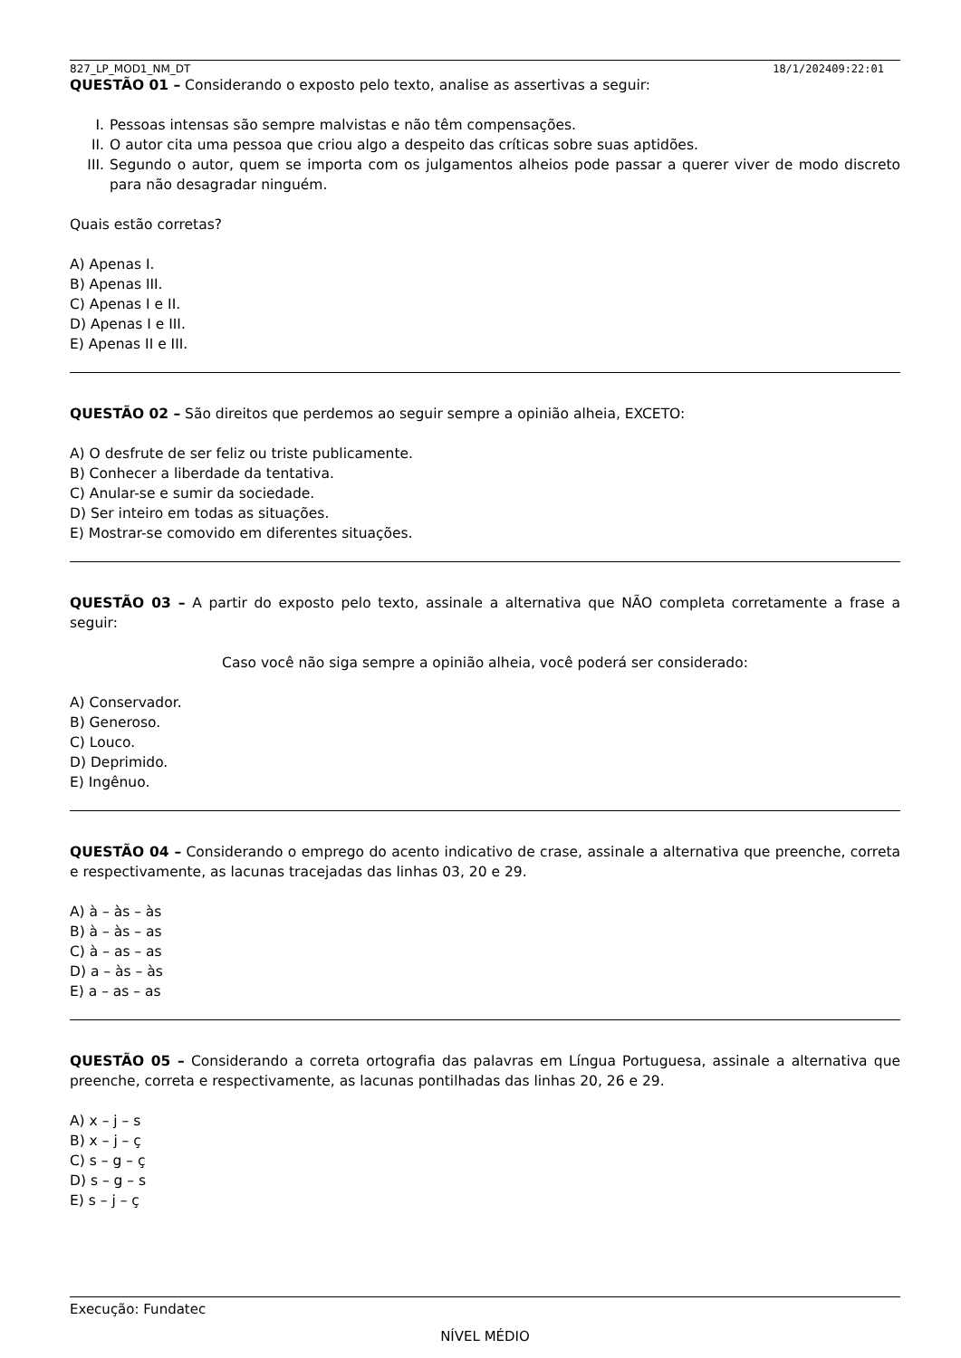827_LP_MOD1_NM_DT 18/1/202409:22:01
QUESTÃO 01 – Considerando o exposto pelo texto, analise as assertivas a seguir:
I. Pessoas intensas são sempre malvistas e não têm compensações.
II. O autor cita uma pessoa que criou algo a despeito das críticas sobre suas aptidões.
III. Segundo o autor, quem se importa com os julgamentos alheios pode passar a querer viver de modo discreto para não desagradar ninguém.
Quais estão corretas?
A) Apenas I.
B) Apenas III.
C) Apenas I e II.
D) Apenas I e III.
E) Apenas II e III.
QUESTÃO 02 – São direitos que perdemos ao seguir sempre a opinião alheia, EXCETO:
A) O desfrute de ser feliz ou triste publicamente.
B) Conhecer a liberdade da tentativa.
C) Anular-se e sumir da sociedade.
D) Ser inteiro em todas as situações.
E) Mostrar-se comovido em diferentes situações.
QUESTÃO 03 – A partir do exposto pelo texto, assinale a alternativa que NÃO completa corretamente a frase a seguir:
Caso você não siga sempre a opinião alheia, você poderá ser considerado:
A) Conservador.
B) Generoso.
C) Louco.
D) Deprimido.
E) Ingênuo.
QUESTÃO 04 – Considerando o emprego do acento indicativo de crase, assinale a alternativa que preenche, correta e respectivamente, as lacunas tracejadas das linhas 03, 20 e 29.
A) à – às – às
B) à – às – as
C) à – as – as
D) a – às – às
E) a – as – as
QUESTÃO 05 – Considerando a correta ortografia das palavras em Língua Portuguesa, assinale a alternativa que preenche, correta e respectivamente, as lacunas pontilhadas das linhas 20, 26 e 29.
A) x – j – s
B) x – j – ç
C) s – g – ç
D) s – g – s
E) s – j – ç
Execução: Fundatec
NÍVEL MÉDIO